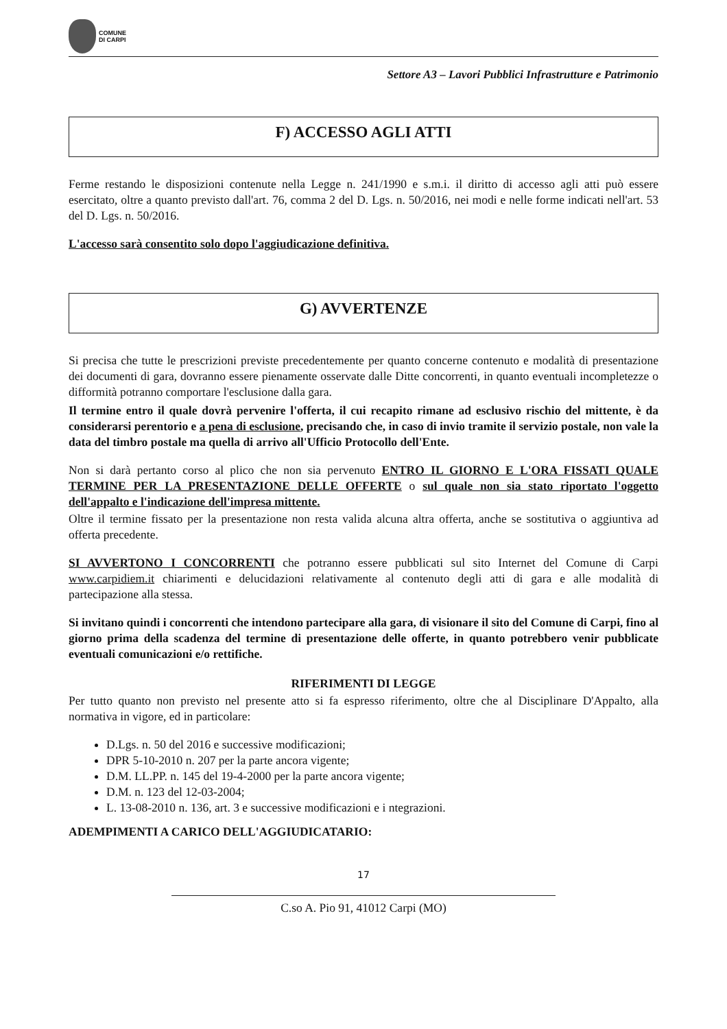COMUNE
DI CARPI
Settore A3 – Lavori Pubblici Infrastrutture e Patrimonio
F) ACCESSO AGLI ATTI
Ferme restando le disposizioni contenute nella Legge n. 241/1990 e s.m.i. il diritto di accesso agli atti può essere esercitato, oltre a quanto previsto dall'art. 76, comma 2 del D. Lgs. n. 50/2016, nei modi e nelle forme indicati nell'art. 53 del D. Lgs. n. 50/2016.
L'accesso sarà consentito solo dopo l'aggiudicazione definitiva.
G) AVVERTENZE
Si precisa che tutte le prescrizioni previste precedentemente per quanto concerne contenuto e modalità di presentazione dei documenti di gara, dovranno essere pienamente osservate dalle Ditte concorrenti, in quanto eventuali incompletezze o difformità potranno comportare l'esclusione dalla gara.
Il termine entro il quale dovrà pervenire l'offerta, il cui recapito rimane ad esclusivo rischio del mittente, è da considerarsi perentorio e a pena di esclusione, precisando che, in caso di invio tramite il servizio postale, non vale la data del timbro postale ma quella di arrivo all'Ufficio Protocollo dell'Ente.
Non si darà pertanto corso al plico che non sia pervenuto ENTRO IL GIORNO E L'ORA FISSATI QUALE TERMINE PER LA PRESENTAZIONE DELLE OFFERTE o sul quale non sia stato riportato l'oggetto dell'appalto e l'indicazione dell'impresa mittente.
Oltre il termine fissato per la presentazione non resta valida alcuna altra offerta, anche se sostitutiva o aggiuntiva ad offerta precedente.
SI AVVERTONO I CONCORRENTI che potranno essere pubblicati sul sito Internet del Comune di Carpi www.carpidiem.it chiarimenti e delucidazioni relativamente al contenuto degli atti di gara e alle modalità di partecipazione alla stessa.
Si invitano quindi i concorrenti che intendono partecipare alla gara, di visionare il sito del Comune di Carpi, fino al giorno prima della scadenza del termine di presentazione delle offerte, in quanto potrebbero venir pubblicate eventuali comunicazioni e/o rettifiche.
RIFERIMENTI DI LEGGE
Per tutto quanto non previsto nel presente atto si fa espresso riferimento, oltre che al Disciplinare D'Appalto, alla normativa in vigore, ed in particolare:
D.Lgs. n. 50 del 2016 e successive modificazioni;
DPR 5-10-2010 n. 207 per la parte ancora vigente;
D.M. LL.PP. n. 145 del 19-4-2000 per la parte ancora vigente;
D.M. n. 123 del 12-03-2004;
L. 13-08-2010 n. 136, art. 3 e successive modificazioni e i ntegrazioni.
ADEMPIMENTI A CARICO DELL'AGGIUDICATARIO:
17
C.so A. Pio 91, 41012 Carpi (MO)